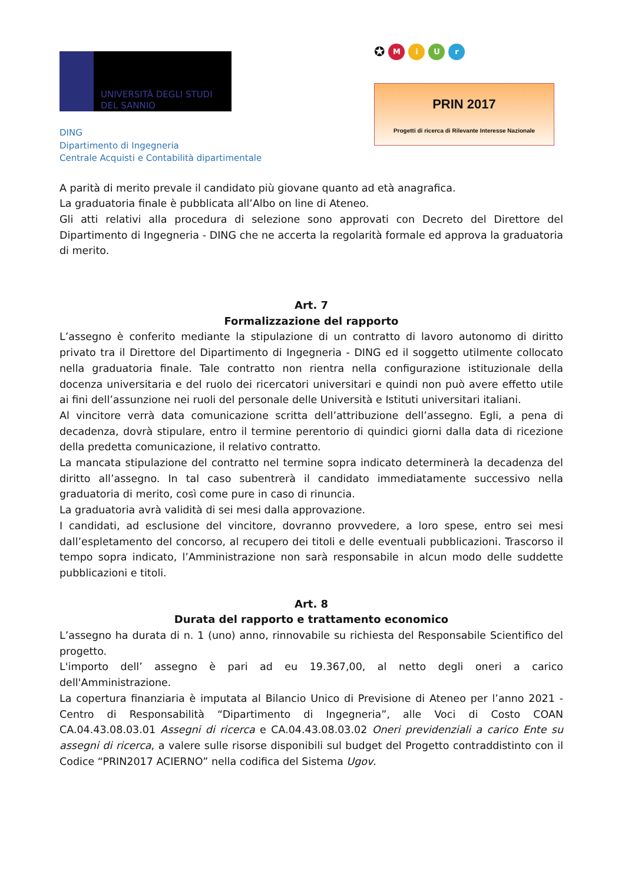UNIVERSITÀ DEGLI STUDI
DEL SANNIO
DING
Dipartimento di Ingegneria
Centrale Acquisti e Contabilità dipartimentale
✪ MiUr
PRIN 2017
Progetti di ricerca di Rilevante Interesse Nazionale
A parità di merito prevale il candidato più giovane quanto ad età anagrafica.
La graduatoria finale è pubblicata all’Albo on line di Ateneo.
Gli atti relativi alla procedura di selezione sono approvati con Decreto del Direttore del Dipartimento di Ingegneria - DING che ne accerta la regolarità formale ed approva la graduatoria di merito.
Art. 7
Formalizzazione del rapporto
L’assegno è conferito mediante la stipulazione di un contratto di lavoro autonomo di diritto privato tra il Direttore del Dipartimento di Ingegneria - DING ed il soggetto utilmente collocato nella graduatoria finale. Tale contratto non rientra nella configurazione istituzionale della docenza universitaria e del ruolo dei ricercatori universitari e quindi non può avere effetto utile ai fini dell’assunzione nei ruoli del personale delle Università e Istituti universitari italiani.
Al vincitore verrà data comunicazione scritta dell’attribuzione dell’assegno. Egli, a pena di decadenza, dovrà stipulare, entro il termine perentorio di quindici giorni dalla data di ricezione della predetta comunicazione, il relativo contratto.
La mancata stipulazione del contratto nel termine sopra indicato determinerà la decadenza del diritto all’assegno. In tal caso subentrerà il candidato immediatamente successivo nella graduatoria di merito, così come pure in caso di rinuncia.
La graduatoria avrà validità di sei mesi dalla approvazione.
I candidati, ad esclusione del vincitore, dovranno provvedere, a loro spese, entro sei mesi dall’espletamento del concorso, al recupero dei titoli e delle eventuali pubblicazioni. Trascorso il tempo sopra indicato, l’Amministrazione non sarà responsabile in alcun modo delle suddette pubblicazioni e titoli.
Art. 8
Durata del rapporto e trattamento economico
L’assegno ha durata di n. 1 (uno) anno, rinnovabile su richiesta del Responsabile Scientifico del progetto.
L'importo dell’ assegno è pari ad eu 19.367,00, al netto degli oneri a carico dell'Amministrazione.
La copertura finanziaria è imputata al Bilancio Unico di Previsione di Ateneo per l’anno 2021 - Centro di Responsabilità “Dipartimento di Ingegneria”, alle Voci di Costo COAN CA.04.43.08.03.01 Assegni di ricerca e CA.04.43.08.03.02 Oneri previdenziali a carico Ente su assegni di ricerca, a valere sulle risorse disponibili sul budget del Progetto contraddistinto con il Codice “PRIN2017 ACIERNO” nella codifica del Sistema Ugov.